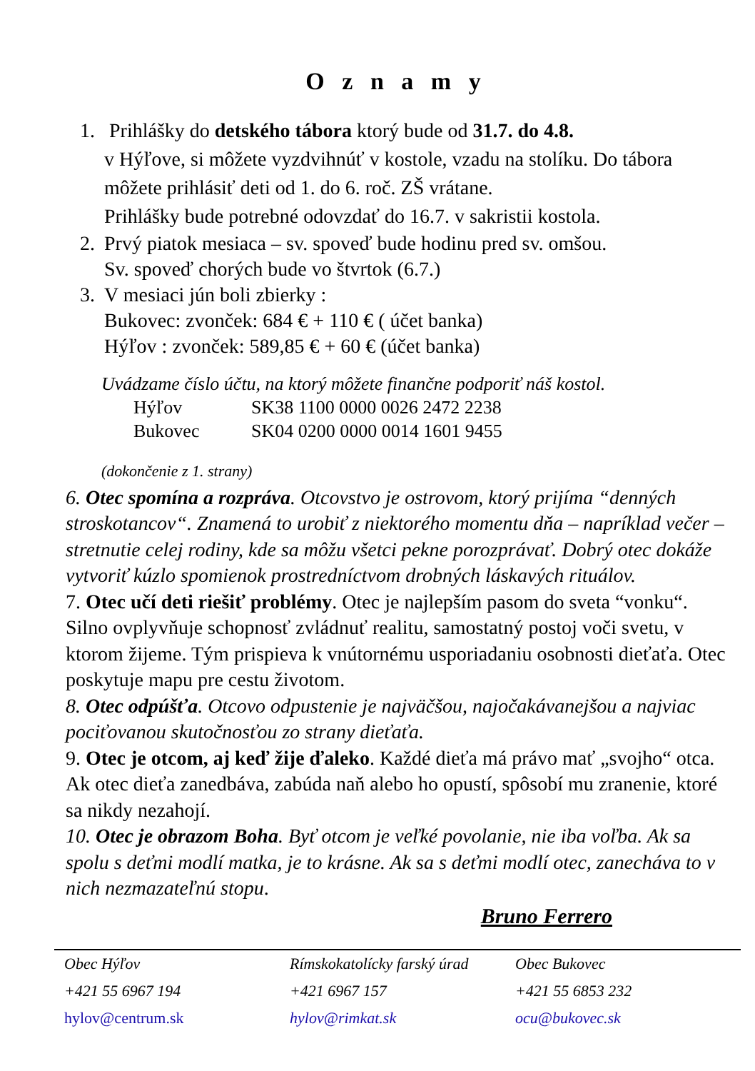O z n a m y
1. Prihlášky do detského tábora ktorý bude od 31.7. do 4.8.
v Hýľove, si môžete vyzdvihnúť v kostole, vzadu na stolíku. Do tábora môžete prihlásiť deti od 1. do 6. roč. ZŠ vrátane.
Prihlášky bude potrebné odovzdať do 16.7. v sakristii kostola.
2. Prvý piatok mesiaca – sv. spoveď bude hodinu pred sv. omšou.
Sv. spoveď chorých bude vo štvrtok (6.7.)
3. V mesiaci jún boli zbierky :
Bukovec: zvonček: 684 € + 110 € ( účet banka)
Hýľov : zvonček: 589,85 € + 60 € (účet banka)
Uvádzame číslo účtu, na ktorý môžete finančne podporiť náš kostol.
Hýľov SK38 1100 0000 0026 2472 2238
Bukovec SK04 0200 0000 0014 1601 9455
(dokončenie z 1. strany)
6. Otec spomína a rozpráva. Otcovstvo je ostrovom, ktorý prijíma “denných stroskotancov“. Znamená to urobiť z niektorého momentu dňa – napríklad večer – stretnutie celej rodiny, kde sa môžu všetci pekne porozprávať. Dobrý otec dokáže vytvoriť kúzlo spomienok prostredníctvom drobných láskavých rituálov.
7. Otec učí deti riešiť problémy. Otec je najlepším pasom do sveta “vonku“. Silno ovplyvňuje schopnosť zvládnuť realitu, samostatný postoj voči svetu, v ktorom žijeme. Tým prispieva k vnútornému usporiadaniu osobnosti dieťaťa. Otec poskytuje mapu pre cestu životom.
8. Otec odpúšťa. Otcovo odpustenie je najväčšou, najočakávanejšou a najviac pociťovanou skutočnosťou zo strany dieťaťa.
9. Otec je otcom, aj keď žije ďaleko. Každé dieťa má právo mať „svojho“ otca. Ak otec dieťa zanedbáva, zabúda naň alebo ho opustí, spôsobí mu zranenie, ktoré sa nikdy nezahojí.
10. Otec je obrazom Boha. Byť otcom je veľké povolanie, nie iba voľba. Ak sa spolu s deťmi modlí matka, je to krásne. Ak sa s deťmi modlí otec, zanecháva to v nich nezmazateľnú stopu.
Bruno Ferrero
Obec Hýľov
+421 55 6967 194
hylov@centrum.sk
Rímskokatolícky farský úrad
+421 6967 157
hylov@rimkat.sk
Obec Bukovec
+421 55 6853 232
ocu@bukovec.sk